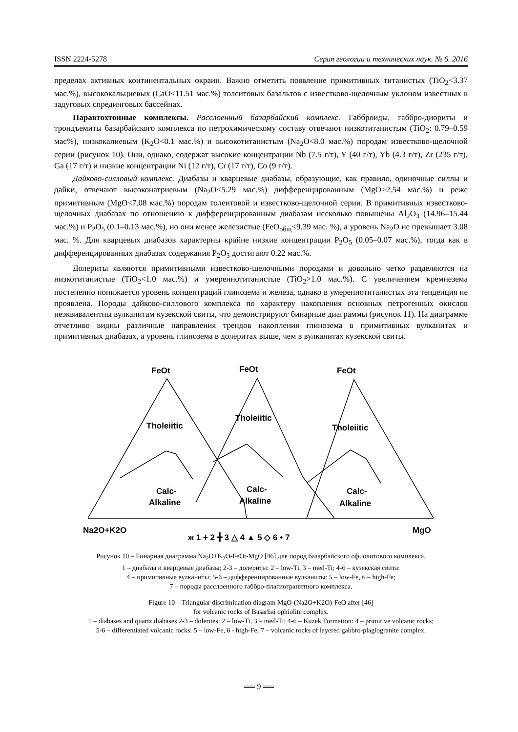ISSN 2224-5278 Серия геологии и технических наук. № 6. 2016
пределах активных континентальных окраин. Важно отметить появление примитивных титанистых (TiO<sub>2</sub><3.37 мас.%), высококальциевых (CaO<11.51 мас.%) толеитовых базальтов с известково-щелочным уклоном известных в задуговых спрединговых бассейнах.
Паравтохтонные комплексы. Расслоенный базарбайский комплекс. Габброиды, габбро-диориты и трондъемиты базарбайского комплекса по петрохимическому составу отвечают низкотитанистым (TiO<sub>2</sub>: 0.79–0.59 мас%), низкокалиевым (K<sub>2</sub>O<0.1 мас.%) и высокотитанистым (Na<sub>2</sub>O<8.0 мас.%) породам известково-щелочной серии (рисунок 10). Они, однако, содержат высокие концентрации Nb (7.5 г/т), Y (40 г/т), Yb (4.3 г/т), Zr (235 г/т), Ga (17 г/т) и низкие концентрации Ni (12 г/т), Cr (17 г/т), Co (9 г/т).
Дайково-силловый комплекс. Диабазы и кварцевые диабазы, образующие, как правило, одиночные силлы и дайки, отвечают высоконатриевым (Na<sub>2</sub>O<5.29 мас.%) дифференцированным (MgO>2.54 мас.%) и реже примитивным (MgO<7.08 мас.%) породам толеитовой и известково-щелочной серии. В примитивных известково-щелочных диабазах по отношению к дифференцированным диабазам несколько повышены Al<sub>2</sub>O<sub>3</sub> (14.96–15.44 мас.%) и P<sub>2</sub>O<sub>5</sub> (0.1–0.13 мас.%), но они менее железистые (FeO<sub>общ</sub><9.39 мас. %), а уровень Na<sub>2</sub>O не превышает 3.08 мас. %. Для кварцевых диабазов характерны крайне низкие концентрации P<sub>2</sub>O<sub>5</sub> (0.05–0.07 мас.%), тогда как в дифференцированных диабазах содержания P<sub>2</sub>O<sub>5</sub> достигают 0.22 мас.%.
Долериты являются примитивными известково-щелочными породами и довольно четко разделяются на низкотитанистые (TiO<sub>2</sub><1.0 мас.%) и умереннотитанистые (TiO<sub>2</sub>>1.0 мас.%). С увеличением кремнезема постепенно понижается уровень концентраций глинозема и железа, однако в умереннотитанистых эта тенденция не проявлена. Породы дайково-силлового комплекса по характеру накопления основных петрогенных окислов неэквивалентны вулканитам кузекской свиты, что демонстрируют бинарные диаграммы (рисунок 11). На диаграмме отчетливо видны различные направления трендов накопления глинозема в примитивных вулканитах и примитивных диабазах, а уровень глинозема в долеритах выше, чем в вулканитах кузекской свиты.
FeOt
FeOt
FeOt
Tholeiitic
Tholeiitic
Tholeiitic
Calc-
Alkaline
Calc-
Alkaline
Calc-
Alkaline
Na2O+K2O
MgO
ж 1 + 2 ╋ 3 △ 4 ▲ 5 ◇ 6 • 7
Рисунок 10 – Бинарная диаграмма Na<sub>2</sub>O+K<sub>2</sub>O-FeOt-MgO [46] для пород базарбайского офиолитового комплекса.
1 – диабазы и кварцевые диабазы; 2-3 – долериты: 2 – low-Ti, 3 – med-Ti; 4-6 – кузекская свита:
4 – примитивные вулканиты; 5-6 – дифференцированные вулканиты: 5 – low-Fe, 6 – high-Fe;
7 – породы расслоенного габбро-плагиогранитного комплекса.
Figure 10 – Triangular discrimination diagram MgO-(Na2O+K2O)-FeO after [46]
for volcanic rocks of Basarbai ophiolite complex.
1 – diabases and quartz diabases 2-3 – dolerites: 2 – low-Ti, 3 – med-Ti; 4-6 – Kuzek Formation: 4 – primitive volcanic rocks;
5-6 – differentiated volcanic rocks: 5 – low-Fe, 6 - high-Fe; 7 – volcanic rocks of layered gabbro-plagiogranite complex.
══ 9 ══